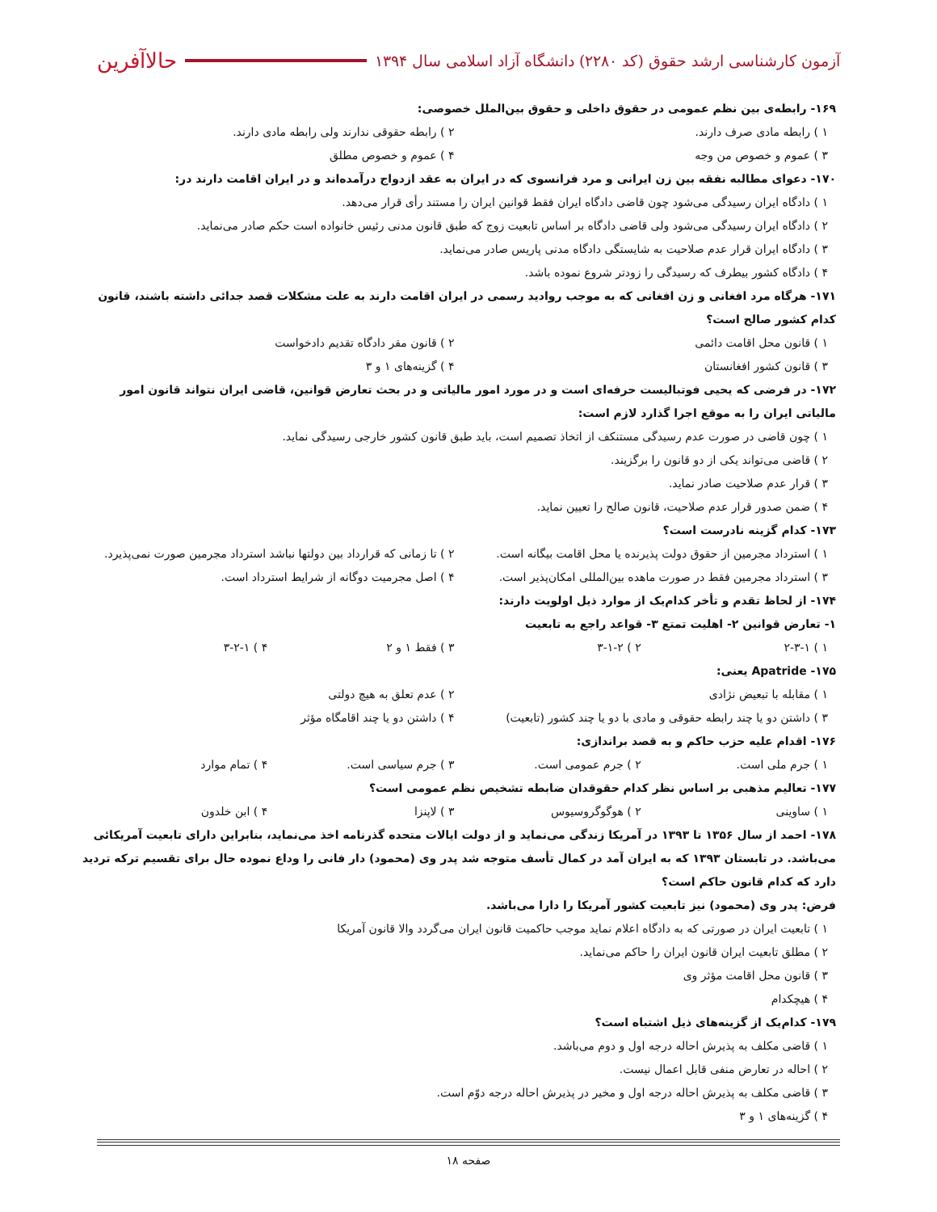آزمون کارشناسی ارشد حقوق (کد ۲۲۸۰) دانشگاه آزاد اسلامی سال ۱۳۹۴
حالاآفرین
۱۶۹- رابطه‌ی بین نظم عمومی در حقوق داخلی و حقوق بین‌الملل خصوصی:
۱ ) رابطه مادی صرف دارند. ۲ ) رابطه حقوقی ندارند ولی رابطه مادی دارند.
۳ ) عموم و خصوص من وجه ۴ ) عموم و خصوص مطلق
۱۷۰- دعوای مطالبه نفقه بین زن ایرانی و مرد فرانسوی که در ایران به عقد ازدواج درآمده‌اند و در ایران اقامت دارند در:
۱ ) دادگاه ایران رسیدگی می‌شود چون قاضی دادگاه ایران فقط قوانین ایران را مستند رأی قرار می‌دهد.
۲ ) دادگاه ایران رسیدگی می‌شود ولی قاضی دادگاه بر اساس تابعیت زوج که طبق قانون مدنی رئیس خانواده است حکم صادر می‌نماید.
۳ ) دادگاه ایران قرار عدم صلاحیت به شایستگی دادگاه مدنی پاریس صادر می‌نماید.
۴ ) دادگاه کشور بیطرف که رسیدگی را زودتر شروع نموده باشد.
۱۷۱- هرگاه مرد افغانی و زن افغانی که به موجب روادید رسمی در ایران اقامت دارند به علت مشکلات قصد جدائی داشته باشند، قانون کدام کشور صالح است؟
۱ ) قانون محل اقامت دائمی ۲ ) قانون مقر دادگاه تقدیم دادخواست
۳ ) قانون کشور افغانستان ۴ ) گزینه‌های ۱ و ۳
۱۷۲- در فرضی که یحیی فوتبالیست حرفه‌ای است و در مورد امور مالیاتی و در بحث تعارض قوانین، قاضی ایران نتواند قانون امور مالیاتی ایران را به موقع اجرا گذارد لازم است:
۱ ) چون قاضی در صورت عدم رسیدگی مستنکف از اتخاذ تصمیم است، باید طبق قانون کشور خارجی رسیدگی نماید.
۲ ) قاضی می‌تواند یکی از دو قانون را برگزیند.
۳ ) قرار عدم صلاحیت صادر نماید.
۴ ) ضمن صدور قرار عدم صلاحیت، قانون صالح را تعیین نماید.
۱۷۳- کدام گزینه نادرست است؟
۱ ) استرداد مجرمین از حقوق دولت پذیرنده یا محل اقامت بیگانه است. ۲ ) تا زمانی که قرارداد بین دولتها نباشد استرداد مجرمین صورت نمی‌پذیرد.
۳ ) استرداد مجرمین فقط در صورت ماهده بین‌المللی امکان‌پذیر است. ۴ ) اصل مجرمیت دوگانه از شرایط استرداد است.
۱۷۴- از لحاظ تقدم و تأخر کدام‌یک از موارد ذیل اولویت دارند:
۱- تعارض قوانین ۲- اهلیت تمتع ۳- قواعد راجع به تابعیت
۱ ) ۲-۳-۱ ۲ ) ۳-۱-۲ ۳ ) فقط ۱ و ۲ ۴ ) ۳-۲-۱
۱۷۵- Apatride یعنی:
۱ ) مقابله با تبعیض نژادی ۲ ) عدم تعلق به هیچ دولتی
۳ ) داشتن دو یا چند رابطه حقوقی و مادی با دو یا چند کشور (تابعیت) ۴ ) داشتن دو یا چند اقامگاه مؤثر
۱۷۶- اقدام علیه حزب حاکم و به قصد براندازی:
۱ ) جرم ملی است. ۲ ) جرم عمومی است. ۳ ) جرم سیاسی است. ۴ ) تمام موارد
۱۷۷- تعالیم مذهبی بر اساس نظر کدام حقوقدان ضابطه تشخیص نظم عمومی است؟
۱ ) ساوینی ۲ ) هوگوگروسیوس ۳ ) لاپنزا ۴ ) ابن خلدون
۱۷۸- احمد از سال ۱۳۵۶ تا ۱۳۹۳ در آمریکا زندگی می‌نماید و از دولت ایالات متحده گذرنامه اخذ می‌نماید، بنابراین دارای تابعیت آمریکائی می‌باشد. در تابستان ۱۳۹۳ که به ایران آمد در کمال تأسف متوجه شد پدر وی (محمود) دار فانی را وداع نموده حال برای تقسیم ترکه تردید دارد که کدام قانون حاکم است؟
فرض: پدر وی (محمود) نیز تابعیت کشور آمریکا را دارا می‌باشد.
۱ ) تابعیت ایران در صورتی که به دادگاه اعلام نماید موجب حاکمیت قانون ایران می‌گردد والا قانون آمریکا
۲ ) مطلق تابعیت ایران قانون ایران را حاکم می‌نماید.
۳ ) قانون محل اقامت مؤثر وی
۴ ) هیچکدام
۱۷۹- کدام‌یک از گزینه‌های ذیل اشتباه است؟
۱ ) قاضی مکلف به پذیرش احاله درجه اول و دوم می‌باشد.
۲ ) احاله در تعارض منفی قابل اعمال نیست.
۳ ) قاضی مکلف به پذیرش احاله درجه اول و مخیر در پذیرش احاله درجه دوّم است.
۴ ) گزینه‌های ۱ و ۳
صفحه ۱۸